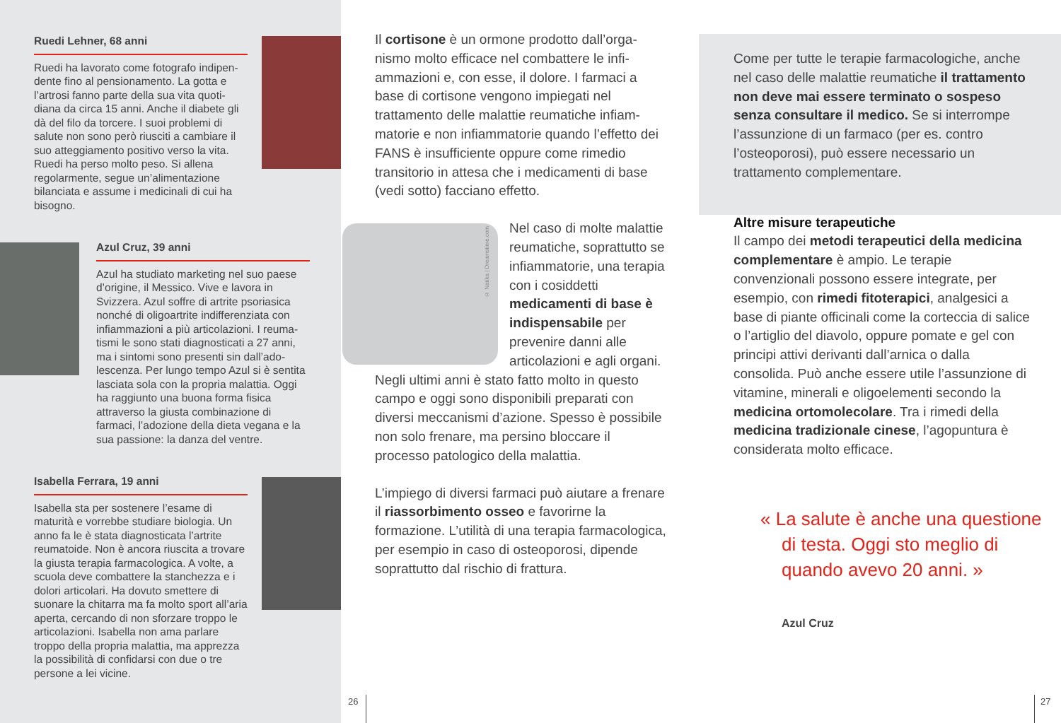Ruedi Lehner, 68 anni
Ruedi ha lavorato come fotografo indipen­dente fino al pensionamento. La gotta e l’artrosi fanno parte della sua vita quoti­diana da circa 15 anni. Anche il diabete gli dà del filo da torcere. I suoi problemi di salute non sono però riusciti a cambiare il suo atteggiamento positivo verso la vita. Ruedi ha perso molto peso. Si allena regolarmente, segue un’alimentazione bilanciata e assume i medicinali di cui ha bisogno.
Azul Cruz, 39 anni
Azul ha studiato marketing nel suo paese d’origine, il Messico. Vive e lavora in Svizzera. Azul soffre di artrite psoriasica nonché di oligoartrite indifferenziata con infiammazioni a più articolazioni. I reuma­tismi le sono stati diagnosticati a 27 anni, ma i sintomi sono presenti sin dall’ado­lescenza. Per lungo tempo Azul si è sentita lasciata sola con la propria malattia. Oggi ha raggiunto una buona forma fisica attraverso la giusta combinazione di farmaci, l’adozione della dieta vegana e la sua passione: la danza del ventre.
Isabella Ferrara, 19 anni
Isabella sta per sostenere l’esame di maturità e vorrebbe studiare biologia. Un anno fa le è stata diagnosticata l’artrite reumatoide. Non è ancora riuscita a trovare la giusta terapia farmacologica. A volte, a scuola deve combattere la stanchezza e i dolori articolari. Ha dovuto smettere di suonare la chitarra ma fa molto sport all’aria aperta, cercando di non sforzare troppo le articolazioni. Isabella non ama parlare troppo della propria malattia, ma apprezza la possibilità di confidarsi con due o tre persone a lei vicine.
© Natika | Dreamstime.com
Il cortisone è un ormone prodotto dall’orga­nismo molto efficace nel combattere le infi­ammazioni e, con esse, il dolore. I farmaci a base di cortisone vengono impiegati nel trattamento delle malattie reumatiche infiam­matorie e non infiammatorie quando l’effetto dei FANS è insufficiente oppure come rimedio transitorio in attesa che i medicamenti di base (vedi sotto) facciano effetto.
Nel caso di molte malat­tie reumatiche, soprat­tutto se infiammatorie, una terapia con i cosid­detti medicamenti di base è indispensabile per prevenire danni alle articolazioni e agli organi. Negli ultimi anni è stato fatto molto in questo campo e oggi sono disponibili prepa­rati con diversi meccanismi d’azione. Spesso è possibile non solo frenare, ma persino bloccare il processo patologico della malattia.
L’impiego di diversi farmaci può aiutare a frenare il riassorbimento osseo e favorirne la formazione. L’utilità di una terapia farma­cologica, per esempio in caso di osteoporosi, dipende soprattutto dal rischio di frattura.
Come per tutte le terapie farmacologiche, anche nel caso delle malattie reumatiche il trattamento non deve mai essere ter­minato o sospeso senza consultare il medico. Se si interrompe l’assunzione di un farmaco (per es. contro l’osteoporosi), può essere necessario un trattamento comple­mentare.
Altre misure terapeutiche
Il campo dei metodi terapeutici della medi­cina complementare è ampio. Le terapie convenzionali possono essere integrate, per esempio, con rimedi fitoterapici, analgesici a base di piante officinali come la corteccia di salice o l’artiglio del diavolo, oppure pomate e gel con principi attivi derivanti dall’arnica o dalla consolida. Può anche essere utile l’assun­zione di vitamine, minerali e oligoelementi secondo la medicina ortomolecolare. Tra i rimedi della medicina tradizionale cinese, l’agopuntura è considerata molto efficace.
« La salute è anche una questione di testa. Oggi sto meglio di quando avevo 20 anni. »
Azul Cruz
26 27